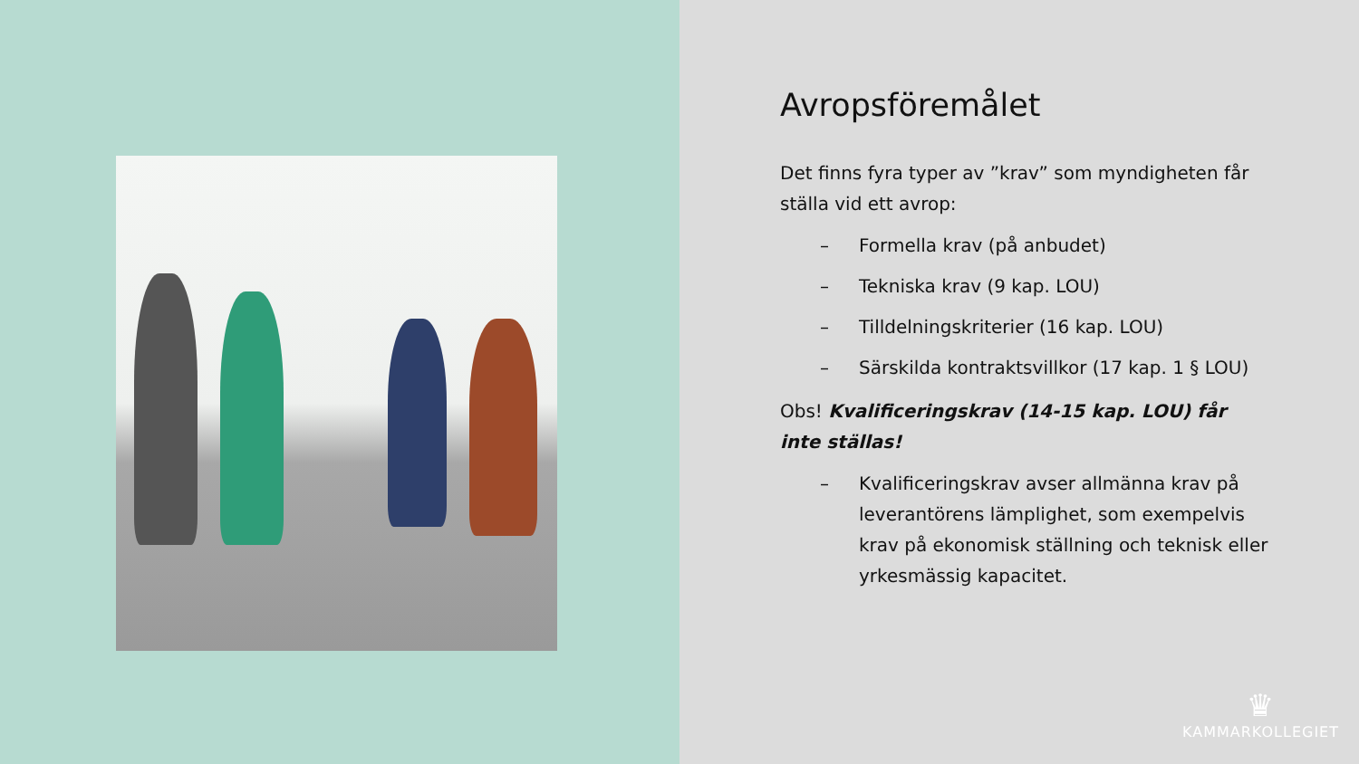Avropsföremålet
Det finns fyra typer av ”krav” som myndigheten får ställa vid ett avrop:
– Formella krav (på anbudet)
– Tekniska krav (9 kap. LOU)
– Tilldelningskriterier (16 kap. LOU)
– Särskilda kontraktsvillkor (17 kap. 1 § LOU)
Obs! Kvalificeringskrav (14-15 kap. LOU) får inte ställas!
– Kvalificeringskrav avser allmänna krav på leverantörens lämplighet, som exempelvis krav på ekonomisk ställning och teknisk eller yrkesmässig kapacitet.
♛
KAMMARKOLLEGIET